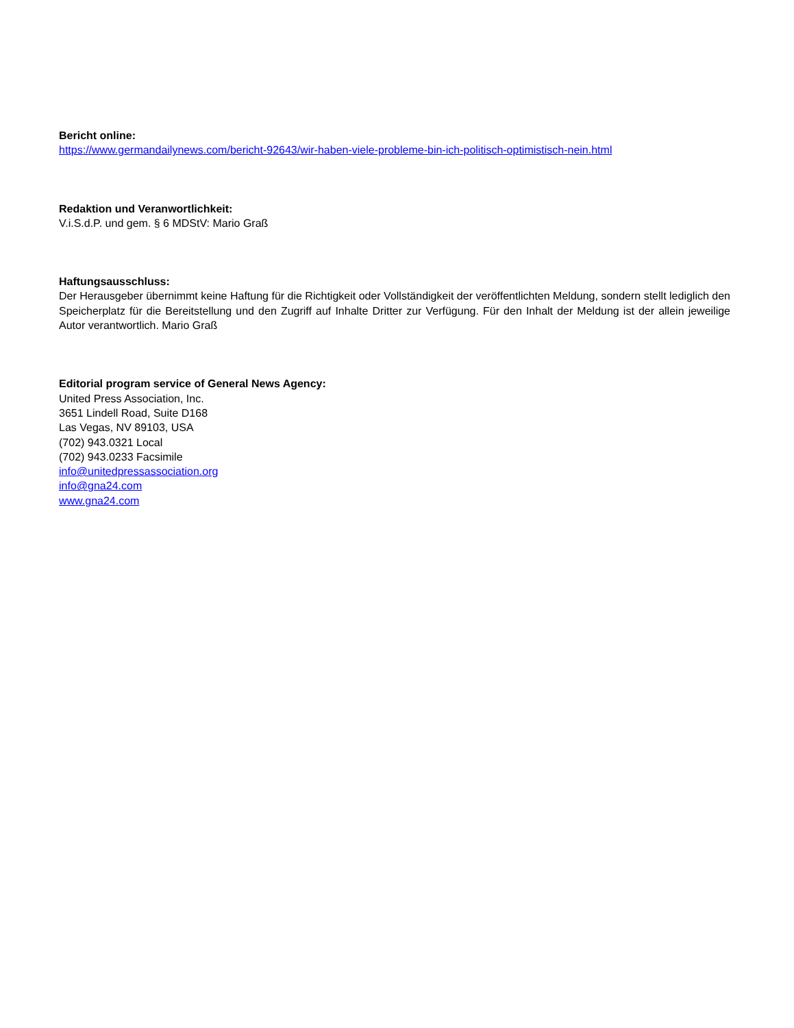Bericht online:
https://www.germandailynews.com/bericht-92643/wir-haben-viele-probleme-bin-ich-politisch-optimistisch-nein.html
Redaktion und Veranwortlichkeit:
V.i.S.d.P. und gem. § 6 MDStV: Mario Graß
Haftungsausschluss:
Der Herausgeber übernimmt keine Haftung für die Richtigkeit oder Vollständigkeit der veröffentlichten Meldung, sondern stellt lediglich den Speicherplatz für die Bereitstellung und den Zugriff auf Inhalte Dritter zur Verfügung. Für den Inhalt der Meldung ist der allein jeweilige Autor verantwortlich. Mario Graß
Editorial program service of General News Agency:
United Press Association, Inc.
3651 Lindell Road, Suite D168
Las Vegas, NV 89103, USA
(702) 943.0321 Local
(702) 943.0233 Facsimile
info@unitedpressassociation.org
info@gna24.com
www.gna24.com